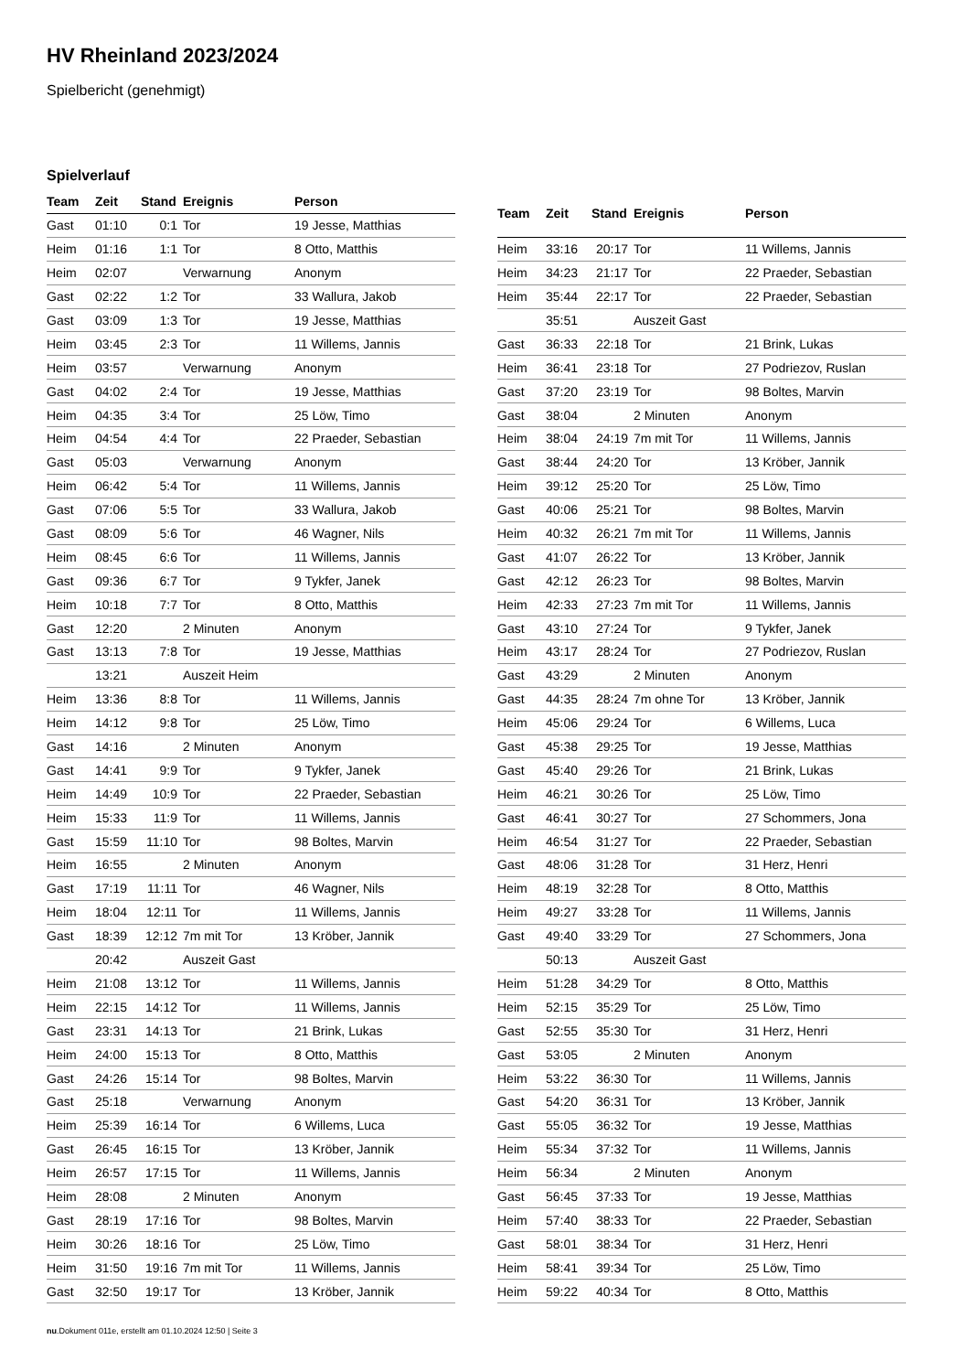HV Rheinland 2023/2024
Spielbericht (genehmigt)
Spielverlauf
| Team | Zeit | Stand | Ereignis | Person |
| --- | --- | --- | --- | --- |
| Gast | 01:10 | 0:1 | Tor | 19 Jesse, Matthias |
| Heim | 01:16 | 1:1 | Tor | 8 Otto, Matthis |
| Heim | 02:07 | | Verwarnung | Anonym |
| Gast | 02:22 | 1:2 | Tor | 33 Wallura, Jakob |
| Gast | 03:09 | 1:3 | Tor | 19 Jesse, Matthias |
| Heim | 03:45 | 2:3 | Tor | 11 Willems, Jannis |
| Heim | 03:57 | | Verwarnung | Anonym |
| Gast | 04:02 | 2:4 | Tor | 19 Jesse, Matthias |
| Heim | 04:35 | 3:4 | Tor | 25 Löw, Timo |
| Heim | 04:54 | 4:4 | Tor | 22 Praeder, Sebastian |
| Gast | 05:03 | | Verwarnung | Anonym |
| Heim | 06:42 | 5:4 | Tor | 11 Willems, Jannis |
| Gast | 07:06 | 5:5 | Tor | 33 Wallura, Jakob |
| Gast | 08:09 | 5:6 | Tor | 46 Wagner, Nils |
| Heim | 08:45 | 6:6 | Tor | 11 Willems, Jannis |
| Gast | 09:36 | 6:7 | Tor | 9 Tykfer, Janek |
| Heim | 10:18 | 7:7 | Tor | 8 Otto, Matthis |
| Gast | 12:20 | | 2 Minuten | Anonym |
| Gast | 13:13 | 7:8 | Tor | 19 Jesse, Matthias |
| | 13:21 | | Auszeit Heim | |
| Heim | 13:36 | 8:8 | Tor | 11 Willems, Jannis |
| Heim | 14:12 | 9:8 | Tor | 25 Löw, Timo |
| Gast | 14:16 | | 2 Minuten | Anonym |
| Gast | 14:41 | 9:9 | Tor | 9 Tykfer, Janek |
| Heim | 14:49 | 10:9 | Tor | 22 Praeder, Sebastian |
| Heim | 15:33 | 11:9 | Tor | 11 Willems, Jannis |
| Gast | 15:59 | 11:10 | Tor | 98 Boltes, Marvin |
| Heim | 16:55 | | 2 Minuten | Anonym |
| Gast | 17:19 | 11:11 | Tor | 46 Wagner, Nils |
| Heim | 18:04 | 12:11 | Tor | 11 Willems, Jannis |
| Gast | 18:39 | 12:12 | 7m mit Tor | 13 Kröber, Jannik |
| | 20:42 | | Auszeit Gast | |
| Heim | 21:08 | 13:12 | Tor | 11 Willems, Jannis |
| Heim | 22:15 | 14:12 | Tor | 11 Willems, Jannis |
| Gast | 23:31 | 14:13 | Tor | 21 Brink, Lukas |
| Heim | 24:00 | 15:13 | Tor | 8 Otto, Matthis |
| Gast | 24:26 | 15:14 | Tor | 98 Boltes, Marvin |
| Gast | 25:18 | | Verwarnung | Anonym |
| Heim | 25:39 | 16:14 | Tor | 6 Willems, Luca |
| Gast | 26:45 | 16:15 | Tor | 13 Kröber, Jannik |
| Heim | 26:57 | 17:15 | Tor | 11 Willems, Jannis |
| Heim | 28:08 | | 2 Minuten | Anonym |
| Gast | 28:19 | 17:16 | Tor | 98 Boltes, Marvin |
| Heim | 30:26 | 18:16 | Tor | 25 Löw, Timo |
| Heim | 31:50 | 19:16 | 7m mit Tor | 11 Willems, Jannis |
| Gast | 32:50 | 19:17 | Tor | 13 Kröber, Jannik |
| Team | Zeit | Stand | Ereignis | Person |
| --- | --- | --- | --- | --- |
| Heim | 33:16 | 20:17 | Tor | 11 Willems, Jannis |
| Heim | 34:23 | 21:17 | Tor | 22 Praeder, Sebastian |
| Heim | 35:44 | 22:17 | Tor | 22 Praeder, Sebastian |
| | 35:51 | | Auszeit Gast | |
| Gast | 36:33 | 22:18 | Tor | 21 Brink, Lukas |
| Heim | 36:41 | 23:18 | Tor | 27 Podriezov, Ruslan |
| Gast | 37:20 | 23:19 | Tor | 98 Boltes, Marvin |
| Gast | 38:04 | | 2 Minuten | Anonym |
| Heim | 38:04 | 24:19 | 7m mit Tor | 11 Willems, Jannis |
| Gast | 38:44 | 24:20 | Tor | 13 Kröber, Jannik |
| Heim | 39:12 | 25:20 | Tor | 25 Löw, Timo |
| Gast | 40:06 | 25:21 | Tor | 98 Boltes, Marvin |
| Heim | 40:32 | 26:21 | 7m mit Tor | 11 Willems, Jannis |
| Gast | 41:07 | 26:22 | Tor | 13 Kröber, Jannik |
| Gast | 42:12 | 26:23 | Tor | 98 Boltes, Marvin |
| Heim | 42:33 | 27:23 | 7m mit Tor | 11 Willems, Jannis |
| Gast | 43:10 | 27:24 | Tor | 9 Tykfer, Janek |
| Heim | 43:17 | 28:24 | Tor | 27 Podriezov, Ruslan |
| Gast | 43:29 | | 2 Minuten | Anonym |
| Gast | 44:35 | 28:24 | 7m ohne Tor | 13 Kröber, Jannik |
| Heim | 45:06 | 29:24 | Tor | 6 Willems, Luca |
| Gast | 45:38 | 29:25 | Tor | 19 Jesse, Matthias |
| Gast | 45:40 | 29:26 | Tor | 21 Brink, Lukas |
| Heim | 46:21 | 30:26 | Tor | 25 Löw, Timo |
| Gast | 46:41 | 30:27 | Tor | 27 Schommers, Jona |
| Heim | 46:54 | 31:27 | Tor | 22 Praeder, Sebastian |
| Gast | 48:06 | 31:28 | Tor | 31 Herz, Henri |
| Heim | 48:19 | 32:28 | Tor | 8 Otto, Matthis |
| Heim | 49:27 | 33:28 | Tor | 11 Willems, Jannis |
| Gast | 49:40 | 33:29 | Tor | 27 Schommers, Jona |
| | 50:13 | | Auszeit Gast | |
| Heim | 51:28 | 34:29 | Tor | 8 Otto, Matthis |
| Heim | 52:15 | 35:29 | Tor | 25 Löw, Timo |
| Gast | 52:55 | 35:30 | Tor | 31 Herz, Henri |
| Gast | 53:05 | | 2 Minuten | Anonym |
| Heim | 53:22 | 36:30 | Tor | 11 Willems, Jannis |
| Gast | 54:20 | 36:31 | Tor | 13 Kröber, Jannik |
| Gast | 55:05 | 36:32 | Tor | 19 Jesse, Matthias |
| Heim | 55:34 | 37:32 | Tor | 11 Willems, Jannis |
| Heim | 56:34 | | 2 Minuten | Anonym |
| Gast | 56:45 | 37:33 | Tor | 19 Jesse, Matthias |
| Heim | 57:40 | 38:33 | Tor | 22 Praeder, Sebastian |
| Gast | 58:01 | 38:34 | Tor | 31 Herz, Henri |
| Heim | 58:41 | 39:34 | Tor | 25 Löw, Timo |
| Heim | 59:22 | 40:34 | Tor | 8 Otto, Matthis |
nu.Dokument 011e, erstellt am 01.10.2024 12:50 | Seite 3